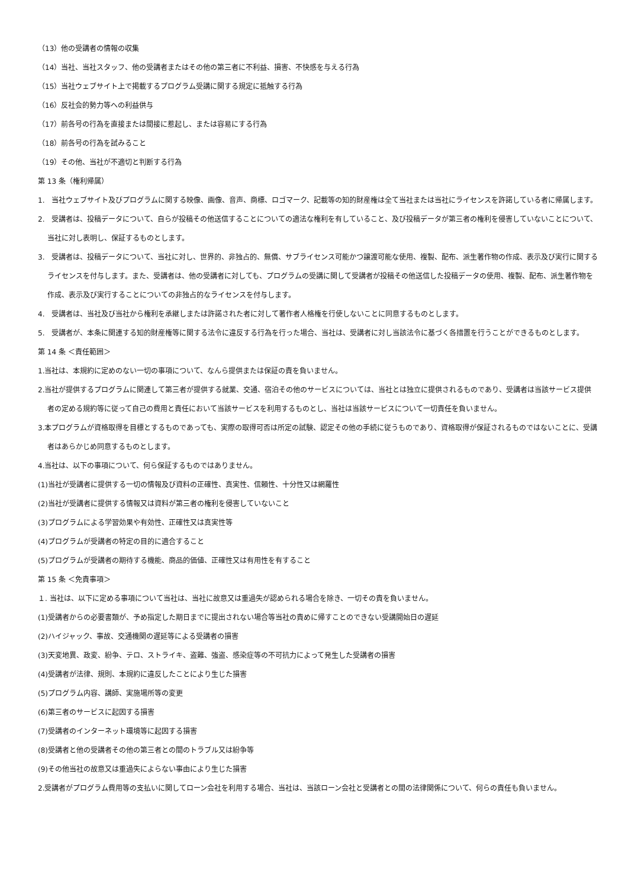（13）他の受講者の情報の収集
（14）当社、当社スタッフ、他の受講者またはその他の第三者に不利益、損害、不快感を与える行為
（15）当社ウェブサイト上で掲載するプログラム受講に関する規定に抵触する行為
（16）反社会的勢力等への利益供与
（17）前各号の行為を直接または間接に惹起し、または容易にする行為
（18）前各号の行為を試みること
（19）その他、当社が不適切と判断する行為
第 13 条（権利帰属）
1.　当社ウェブサイト及びプログラムに関する映像、画像、音声、商標、ロゴマーク、記載等の知的財産権は全て当社または当社にライセンスを許諾している者に帰属します。
2.　受講者は、投稿データについて、自らが投稿その他送信することについての適法な権利を有していること、及び投稿データが第三者の権利を侵害していないことについて、当社に対し表明し、保証するものとします。
3.　受講者は、投稿データについて、当社に対し、世界的、非独占的、無償、サブライセンス可能かつ譲渡可能な使用、複製、配布、派生著作物の作成、表示及び実行に関するライセンスを付与します。また、受講者は、他の受講者に対しても、プログラムの受講に関して受講者が投稿その他送信した投稿データの使用、複製、配布、派生著作物を作成、表示及び実行することについての非独占的なライセンスを付与します。
4.　受講者は、当社及び当社から権利を承継しまたは許諾された者に対して著作者人格権を行使しないことに同意するものとします。
5.　受講者が、本条に関連する知的財産権等に関する法令に違反する行為を行った場合、当社は、受講者に対し当該法令に基づく各措置を行うことができるものとします。
第 14 条 ＜責任範囲＞
1.当社は、本規約に定めのない一切の事項について、なんら提供または保証の責を負いません。
2.当社が提供するプログラムに関連して第三者が提供する就業、交通、宿泊その他のサービスについては、当社とは独立に提供されるものであり、受講者は当該サービス提供者の定める規約等に従って自己の費用と責任において当該サービスを利用するものとし、当社は当該サービスについて一切責任を負いません。
3.本プログラムが資格取得を目標とするものであっても、実際の取得可否は所定の試験、認定その他の手続に従うものであり、資格取得が保証されるものではないことに、受講者はあらかじめ同意するものとします。
4.当社は、以下の事項について、何ら保証するものではありません。
(1)当社が受講者に提供する一切の情報及び資料の正確性、真実性、信頼性、十分性又は網羅性
(2)当社が受講者に提供する情報又は資料が第三者の権利を侵害していないこと
(3)プログラムによる学習効果や有効性、正確性又は真実性等
(4)プログラムが受講者の特定の目的に適合すること
(5)プログラムが受講者の期待する機能、商品的価値、正確性又は有用性を有すること
第 15 条 ＜免責事項＞
１. 当社は、以下に定める事項について当社は、当社に故意又は重過失が認められる場合を除き、一切その責を負いません。
(1)受講者からの必要書類が、予め指定した期日までに提出されない場合等当社の責めに帰すことのできない受講開始日の遅延
(2)ハイジャック、事故、交通機関の遅延等による受講者の損害
(3)天変地異、政変、紛争、テロ、ストライキ、盗難、強盗、感染症等の不可抗力によって発生した受講者の損害
(4)受講者が法律、規則、本規約に違反したことにより生じた損害
(5)プログラム内容、講師、実施場所等の変更
(6)第三者のサービスに起因する損害
(7)受講者のインターネット環境等に起因する損害
(8)受講者と他の受講者その他の第三者との間のトラブル又は紛争等
(9)その他当社の故意又は重過失によらない事由により生じた損害
2.受講者がプログラム費用等の支払いに関してローン会社を利用する場合、当社は、当該ローン会社と受講者との間の法律関係について、何らの責任も負いません。